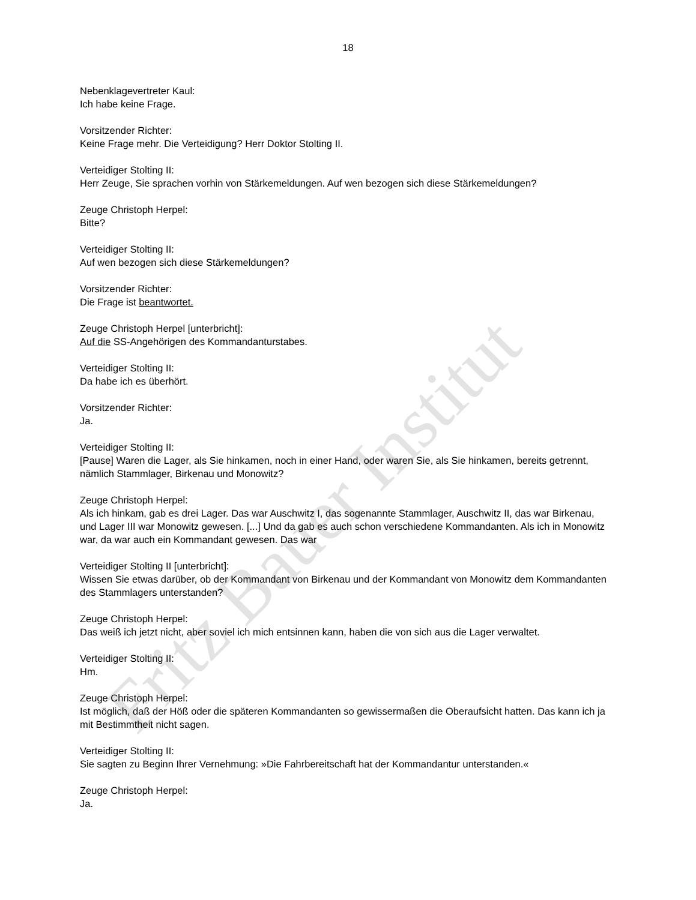Fritz Bauer Institut
18
Nebenklagevertreter Kaul:
Ich habe keine Frage.
Vorsitzender Richter:
Keine Frage mehr. Die Verteidigung? Herr Doktor Stolting II.
Verteidiger Stolting II:
Herr Zeuge, Sie sprachen vorhin von Stärkemeldungen. Auf wen bezogen sich diese Stärkemeldungen?
Zeuge Christoph Herpel:
Bitte?
Verteidiger Stolting II:
Auf wen bezogen sich diese Stärkemeldungen?
Vorsitzender Richter:
Die Frage ist beantwortet.
Zeuge Christoph Herpel [unterbricht]:
Auf die SS-Angehörigen des Kommandanturstabes.
Verteidiger Stolting II:
Da habe ich es überhört.
Vorsitzender Richter:
Ja.
Verteidiger Stolting II:
[Pause] Waren die Lager, als Sie hinkamen, noch in einer Hand, oder waren Sie, als Sie hinkamen, bereits getrennt, nämlich Stammlager, Birkenau und Monowitz?
Zeuge Christoph Herpel:
Als ich hinkam, gab es drei Lager. Das war Auschwitz I, das sogenannte Stammlager, Auschwitz II, das war Birkenau, und Lager III war Monowitz gewesen. [...] Und da gab es auch schon verschiedene Kommandanten. Als ich in Monowitz war, da war auch ein Kommandant gewesen. Das war
Verteidiger Stolting II [unterbricht]:
Wissen Sie etwas darüber, ob der Kommandant von Birkenau und der Kommandant von Monowitz dem Kommandanten des Stammlagers unterstanden?
Zeuge Christoph Herpel:
Das weiß ich jetzt nicht, aber soviel ich mich entsinnen kann, haben die von sich aus die Lager verwaltet.
Verteidiger Stolting II:
Hm.
Zeuge Christoph Herpel:
Ist möglich, daß der Höß oder die späteren Kommandanten so gewissermaßen die Oberaufsicht hatten. Das kann ich ja mit Bestimmtheit nicht sagen.
Verteidiger Stolting II:
Sie sagten zu Beginn Ihrer Vernehmung: »Die Fahrbereitschaft hat der Kommandantur unterstanden.«
Zeuge Christoph Herpel:
Ja.